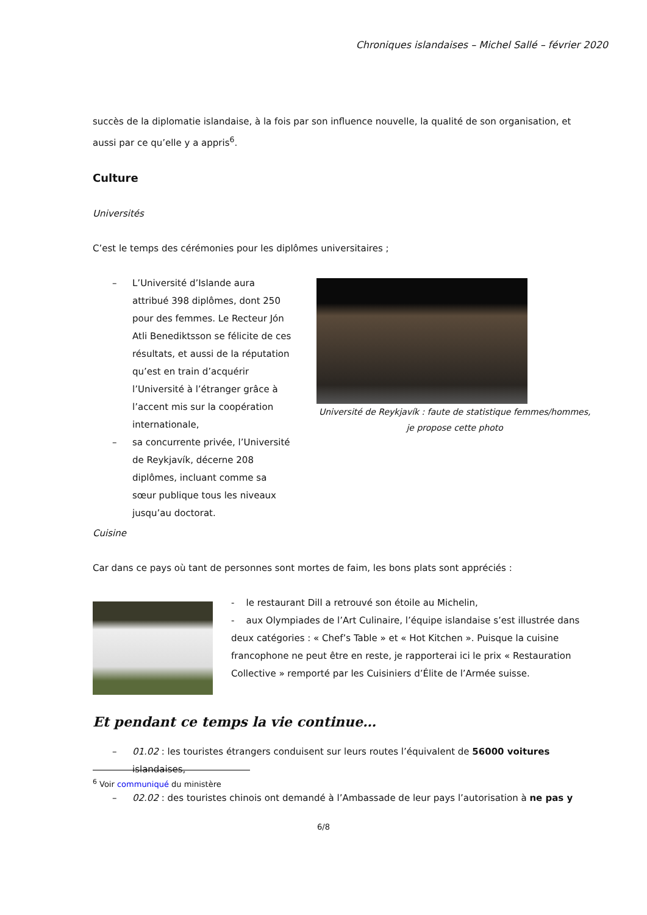Chroniques islandaises – Michel Sallé – février 2020
succès de la diplomatie islandaise, à la fois par son influence nouvelle, la qualité de son organisation, et aussi par ce qu’elle y a appris<sup>6</sup>.
Culture
Universités
C’est le temps des cérémonies pour les diplômes universitaires ;
– L’Université d’Islande aura attribué 398 diplômes, dont 250 pour des femmes. Le Recteur Jón Atli Benediktsson se félicite de ces résultats, et aussi de la réputation qu’est en train d’acquérir l’Université à l’étranger grâce à l’accent mis sur la coopération internationale,
– sa concurrente privée, l’Université de Reykjavík, décerne 208 diplômes, incluant comme sa sœur publique tous les niveaux jusqu’au doctorat.
Université de Reykjavík : faute de statistique femmes/hommes, je propose cette photo
Cuisine
Car dans ce pays où tant de personnes sont mortes de faim, les bons plats sont appréciés :
- le restaurant Dill a retrouvé son étoile au Michelin,
- aux Olympiades de l’Art Culinaire, l’équipe islandaise s’est illustrée dans deux catégories : « Chef’s Table » et « Hot Kitchen ». Puisque la cuisine francophone ne peut être en reste, je rapporterai ici le prix « Restauration Collective » remporté par les Cuisiniers d’Élite de l’Armée suisse.
Et pendant ce temps la vie continue…
– 01.02 : les touristes étrangers conduisent sur leurs routes l’équivalent de 56000 voitures islandaises,
– 02.02 : des touristes chinois ont demandé à l’Ambassade de leur pays l’autorisation à ne pas y
<sup>6</sup> Voir communiqué du ministère
6/8